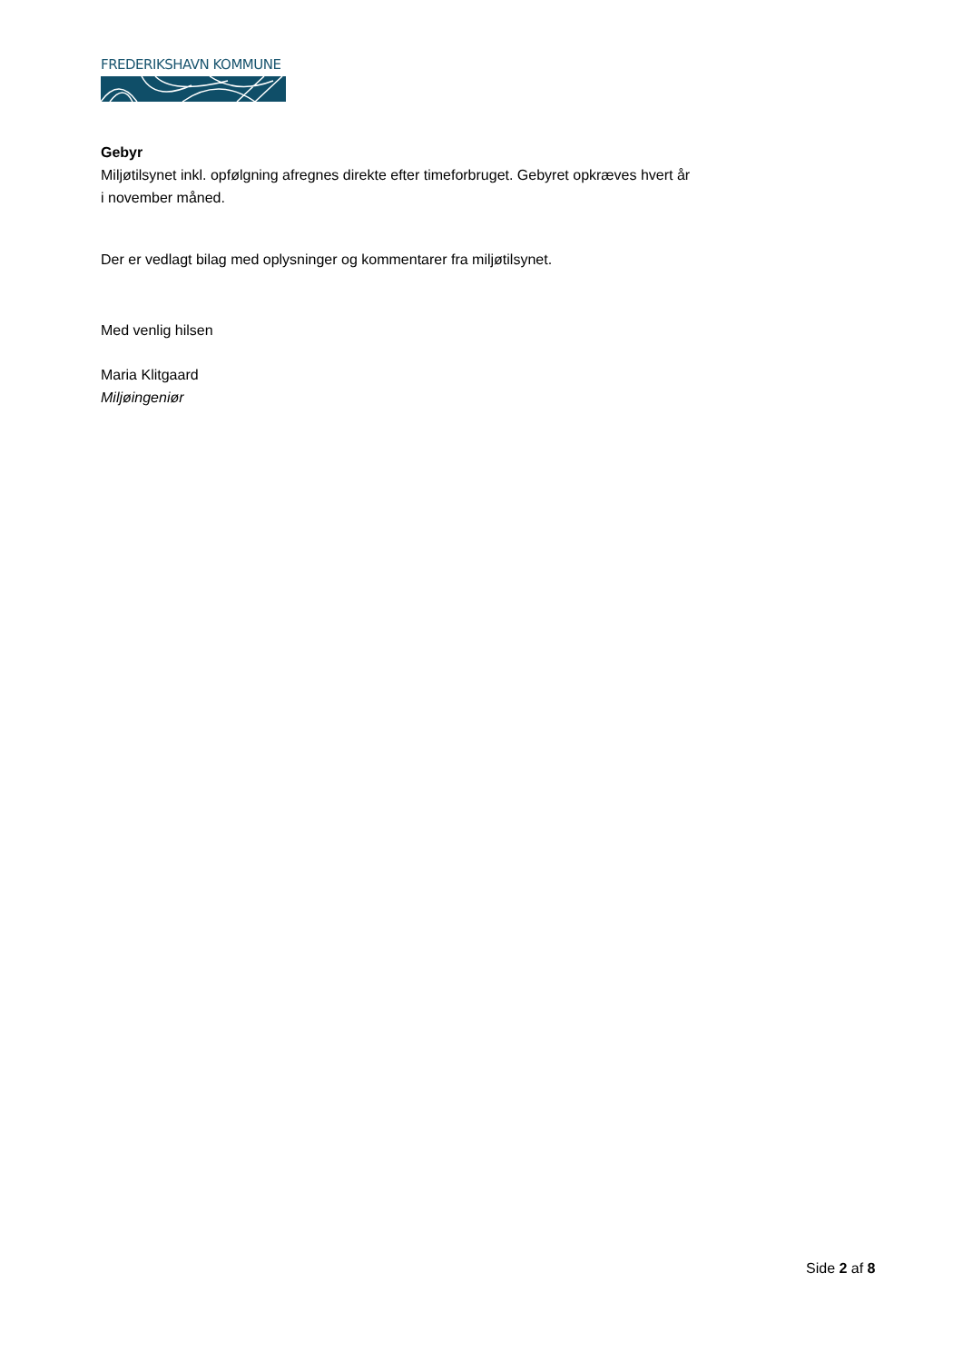FREDERIKSHAVN KOMMUNE
Gebyr
Miljøtilsynet inkl. opfølgning afregnes direkte efter timeforbruget. Gebyret opkræves hvert år i november måned.
Der er vedlagt bilag med oplysninger og kommentarer fra miljøtilsynet.
Med venlig hilsen
Maria Klitgaard
Miljøingeniør
Side 2 af 8